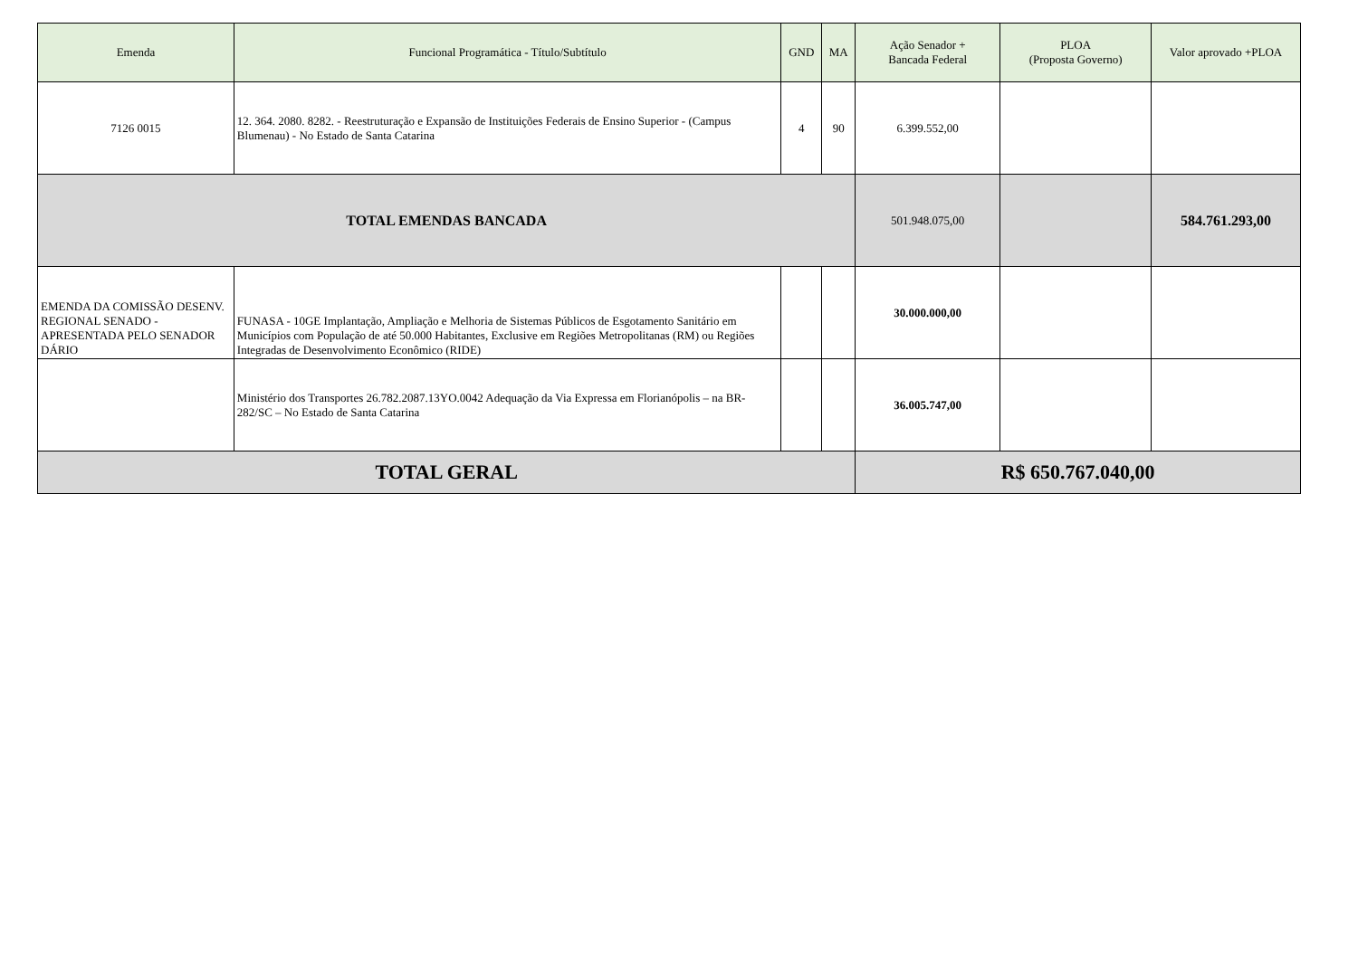| Emenda | Funcional Programática - Título/Subtítulo | GND | MA | Ação Senador + Bancada Federal | PLOA (Proposta Governo) | Valor aprovado +PLOA |
| --- | --- | --- | --- | --- | --- | --- |
| 7126 0015 | 12. 364. 2080. 8282. - Reestruturação e Expansão de Instituições Federais de Ensino Superior - (Campus Blumenau) - No Estado de Santa Catarina | 4 | 90 | 6.399.552,00 | | |
| TOTAL EMENDAS BANCADA | | | | 501.948.075,00 | | 584.761.293,00 |
| EMENDA DA COMISSÃO DESENV. REGIONAL SENADO - APRESENTADA PELO SENADOR DÁRIO | FUNASA - 10GE Implantação, Ampliação e Melhoria de Sistemas Públicos de Esgotamento Sanitário em Municípios com População de até 50.000 Habitantes, Exclusive em Regiões Metropolitanas (RM) ou Regiões Integradas de Desenvolvimento Econômico (RIDE) | | | 30.000.000,00 | | |
| | Ministério dos Transportes 26.782.2087.13YO.0042 Adequação da Via Expressa em Florianópolis – na BR-282/SC – No Estado de Santa Catarina | | | 36.005.747,00 | | |
| TOTAL GERAL | | | | R$ 650.767.040,00 | | |